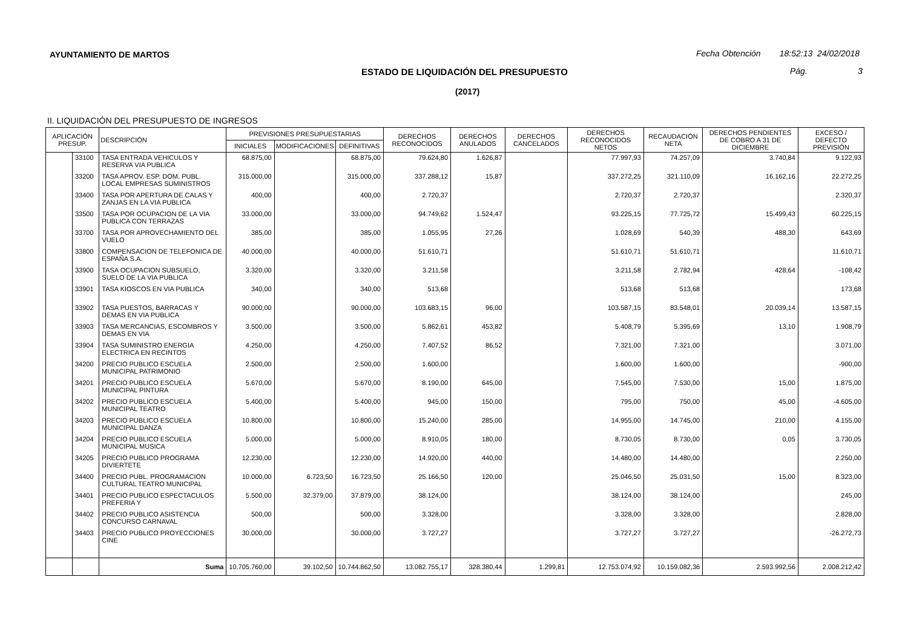AYUNTAMIENTO DE MARTOS
Fecha Obtención 18:52:13 24/02/2018
ESTADO DE LIQUIDACIÓN DEL PRESUPUESTO
Pág. 3
(2017)
II. LIQUIDACIÓN DEL PRESUPUESTO DE INGRESOS
| APLICACIÓN PRESUP. | | DESCRIPCIÓN | PREVISIONES PRESUPUESTARIAS | | | DERECHOS RECONOCIDOS | DERECHOS ANULADOS | DERECHOS CANCELADOS | DERECHOS RECONOCIDOS NETOS | RECAUDACIÓN NETA | DERECHOS PENDIENTES DE COBRO A 31 DE DICIEMBRE | EXCESO / DEFECTO PREVISIÓN |
| --- | --- | --- | --- | --- | --- | --- | --- | --- | --- | --- | --- | --- |
| | | | INICIALES | MODIFICACIONES | DEFINITIVAS | | | | | | | |
| | 33100 | TASA ENTRADA VEHICULOS Y RESERVA VIA PUBLICA | 68.875,00 | | 68.875,00 | 79.624,80 | 1.626,87 | | 77.997,93 | 74.257,09 | 3.740,84 | 9.122,93 |
| | 33200 | TASA APROV. ESP. DOM. PUBL. LOCAL EMPRESAS SUMINISTROS | 315.000,00 | | 315.000,00 | 337.288,12 | 15,87 | | 337.272,25 | 321.110,09 | 16.162,16 | 22.272,25 |
| | 33400 | TASA POR APERTURA DE CALAS Y ZANJAS EN LA VIA PUBLICA | 400,00 | | 400,00 | 2.720,37 | | | 2.720,37 | 2.720,37 | | 2.320,37 |
| | 33500 | TASA POR OCUPACION DE LA VIA PUBLICA CON TERRAZAS | 33.000,00 | | 33.000,00 | 94.749,62 | 1.524,47 | | 93.225,15 | 77.725,72 | 15.499,43 | 60.225,15 |
| | 33700 | TASA POR APROVECHAMIENTO DEL VUELO | 385,00 | | 385,00 | 1.055,95 | 27,26 | | 1.028,69 | 540,39 | 488,30 | 643,69 |
| | 33800 | COMPENSACION DE TELEFONICA DE ESPAÑA S.A. | 40.000,00 | | 40.000,00 | 51.610,71 | | | 51.610,71 | 51.610,71 | | 11.610,71 |
| | 33900 | TASA OCUPACION SUBSUELO, SUELO DE LA VIA PUBLICA | 3.320,00 | | 3.320,00 | 3.211,58 | | | 3.211,58 | 2.782,94 | 428,64 | -108,42 |
| | 33901 | TASA KIOSCOS EN VIA PUBLICA | 340,00 | | 340,00 | 513,68 | | | 513,68 | 513,68 | | 173,68 |
| | 33902 | TASA PUESTOS, BARRACAS Y DEMAS EN VIA PUBLICA | 90.000,00 | | 90.000,00 | 103.683,15 | 96,00 | | 103.587,15 | 83.548,01 | 20.039,14 | 13.587,15 |
| | 33903 | TASA MERCANCIAS, ESCOMBROS Y DEMAS EN VIA | 3.500,00 | | 3.500,00 | 5.862,61 | 453,82 | | 5.408,79 | 5.395,69 | 13,10 | 1.908,79 |
| | 33904 | TASA SUMINISTRO ENERGIA ELECTRICA EN RECINTOS | 4.250,00 | | 4.250,00 | 7.407,52 | 86,52 | | 7.321,00 | 7.321,00 | | 3.071,00 |
| | 34200 | PRECIO PUBLICO ESCUELA MUNICIPAL PATRIMONIO | 2.500,00 | | 2.500,00 | 1.600,00 | | | 1.600,00 | 1.600,00 | | -900,00 |
| | 34201 | PRECIO PUBLICO ESCUELA MUNICIPAL PINTURA | 5.670,00 | | 5.670,00 | 8.190,00 | 645,00 | | 7.545,00 | 7.530,00 | 15,00 | 1.875,00 |
| | 34202 | PRECIO PUBLICO ESCUELA MUNICIPAL TEATRO | 5.400,00 | | 5.400,00 | 945,00 | 150,00 | | 795,00 | 750,00 | 45,00 | -4.605,00 |
| | 34203 | PRECIO PUBLICO ESCUELA MUNICIPAL DANZA | 10.800,00 | | 10.800,00 | 15.240,00 | 285,00 | | 14.955,00 | 14.745,00 | 210,00 | 4.155,00 |
| | 34204 | PRECIO PUBLICO ESCUELA MUNICIPAL MUSICA | 5.000,00 | | 5.000,00 | 8.910,05 | 180,00 | | 8.730,05 | 8.730,00 | 0,05 | 3.730,05 |
| | 34205 | PRECIO PUBLICO PROGRAMA DIVIERTETE | 12.230,00 | | 12.230,00 | 14.920,00 | 440,00 | | 14.480,00 | 14.480,00 | | 2.250,00 |
| | 34400 | PRECIO PUBL. PROGRAMACION CULTURAL TEATRO MUNICIPAL | 10.000,00 | 6.723,50 | 16.723,50 | 25.166,50 | 120,00 | | 25.046,50 | 25.031,50 | 15,00 | 8.323,00 |
| | 34401 | PRECIO PUBLICO ESPECTACULOS PREFERIA Y | 5.500,00 | 32.379,00 | 37.879,00 | 38.124,00 | | | 38.124,00 | 38.124,00 | | 245,00 |
| | 34402 | PRECIO PUBLICO ASISTENCIA CONCURSO CARNAVAL | 500,00 | | 500,00 | 3.328,00 | | | 3.328,00 | 3.328,00 | | 2.828,00 |
| | 34403 | PRECIO PUBLICO PROYECCIONES CINE | 30.000,00 | | 30.000,00 | 3.727,27 | | | 3.727,27 | 3.727,27 | | -26.272,73 |
| | | Suma | 10.705.760,00 | 39.102,50 | 10.744.862,50 | 13.082.755,17 | 328.380,44 | 1.299,81 | 12.753.074,92 | 10.159.082,36 | 2.593.992,56 | 2.008.212,42 |